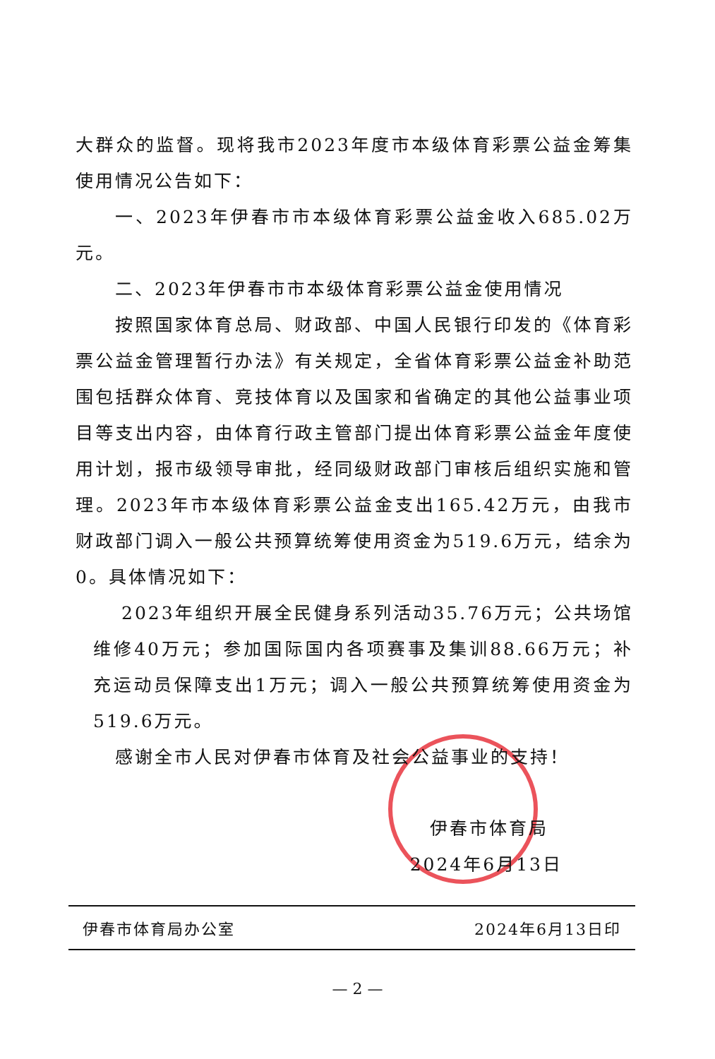大群众的监督。现将我市2023年度市本级体育彩票公益金筹集使用情况公告如下：
一、2023年伊春市市本级体育彩票公益金收入685.02万元。
二、2023年伊春市市本级体育彩票公益金使用情况
按照国家体育总局、财政部、中国人民银行印发的《体育彩票公益金管理暂行办法》有关规定，全省体育彩票公益金补助范围包括群众体育、竞技体育以及国家和省确定的其他公益事业项目等支出内容，由体育行政主管部门提出体育彩票公益金年度使用计划，报市级领导审批，经同级财政部门审核后组织实施和管理。2023年市本级体育彩票公益金支出165.42万元，由我市财政部门调入一般公共预算统筹使用资金为519.6万元，结余为0。具体情况如下：
2023年组织开展全民健身系列活动35.76万元；公共场馆维修40万元；参加国际国内各项赛事及集训88.66万元；补充运动员保障支出1万元；调入一般公共预算统筹使用资金为519.6万元。
感谢全市人民对伊春市体育及社会公益事业的支持！
伊春市体育局
2024年6月13日
伊春市体育局办公室 2024年6月13日印
— 2 —